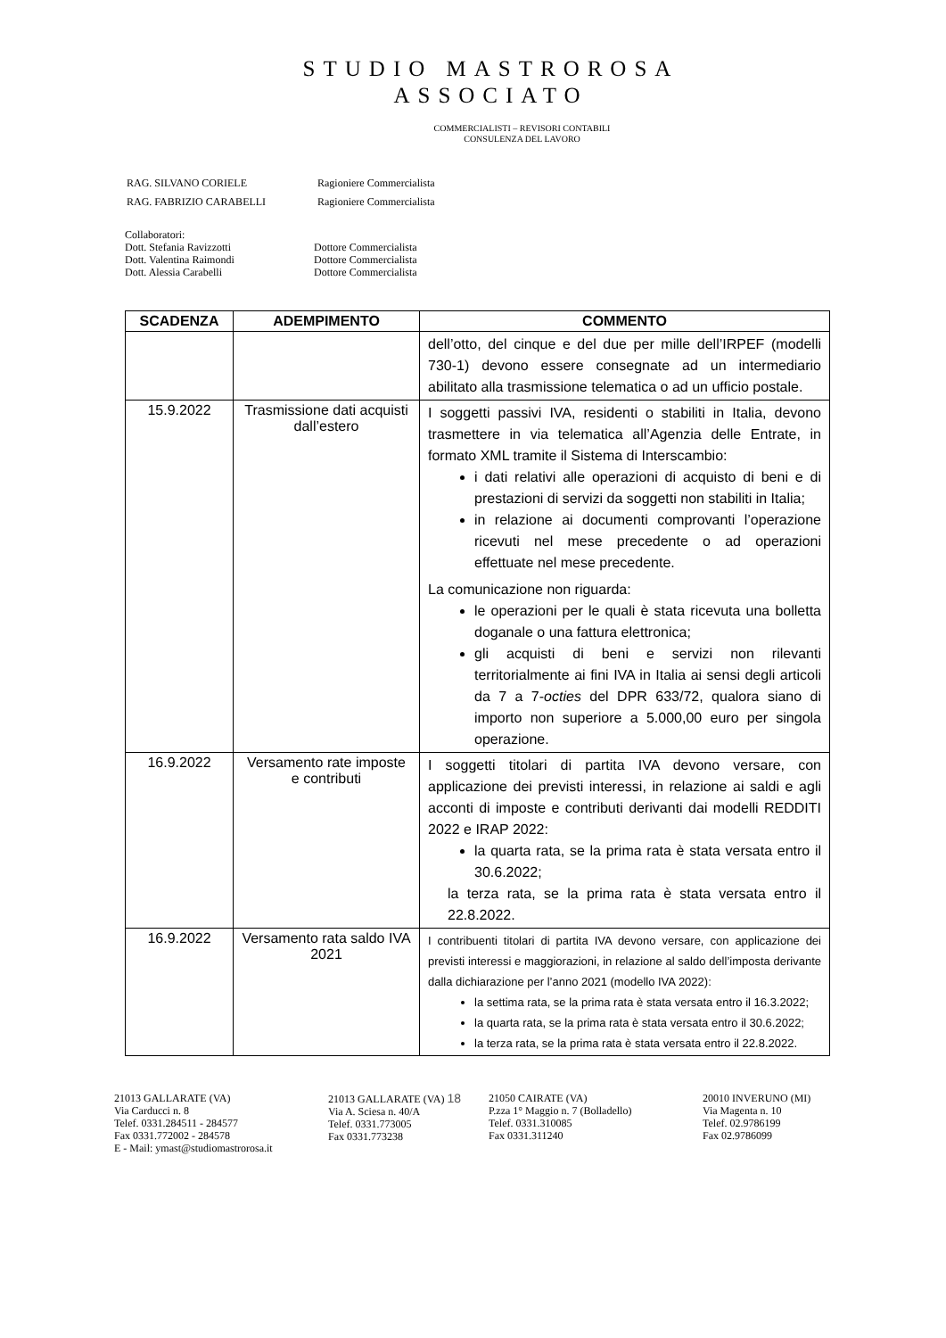STUDIO MASTROROSA
ASSOCIATO
COMMERCIALISTI – REVISORI CONTABILI
CONSULENZA DEL LAVORO
| RAG. SILVANO CORIELE | Ragioniere Commercialista |
| RAG. FABRIZIO CARABELLI | Ragioniere Commercialista |
Collaboratori:
Dott. Stefania Ravizzotti Dottore Commercialista
Dott. Valentina Raimondi Dottore Commercialista
Dott. Alessia Carabelli Dottore Commercialista
| SCADENZA | ADEMPIMENTO | COMMENTO |
| --- | --- | --- |
| | | dell’otto, del cinque e del due per mille dell’IRPEF (modelli 730-1) devono essere consegnate ad un intermediario abilitato alla trasmissione telematica o ad un ufficio postale. |
| 15.9.2022 | Trasmissione dati acquisti dall’estero | I soggetti passivi IVA, residenti o stabiliti in Italia, devono trasmettere in via telematica all’Agenzia delle Entrate, in formato XML tramite il Sistema di Interscambio: i dati relativi alle operazioni di acquisto di beni e di prestazioni di servizi da soggetti non stabiliti in Italia; in relazione ai documenti comprovanti l’operazione ricevuti nel mese precedente o ad operazioni effettuate nel mese precedente. La comunicazione non riguarda: le operazioni per le quali è stata ricevuta una bolletta doganale o una fattura elettronica; gli acquisti di beni e servizi non rilevanti territorialmente ai fini IVA in Italia ai sensi degli articoli da 7 a 7- octies del DPR 633/72, qualora siano di importo non superiore a 5.000,00 euro per singola operazione. |
| 16.9.2022 | Versamento rate imposte e contributi | I soggetti titolari di partita IVA devono versare, con applicazione dei previsti interessi, in relazione ai saldi e agli acconti di imposte e contributi derivanti dai modelli REDDITI 2022 e IRAP 2022: la quarta rata, se la prima rata è stata versata entro il 30.6.2022; la terza rata, se la prima rata è stata versata entro il 22.8.2022. |
| 16.9.2022 | Versamento rata saldo IVA 2021 | I contribuenti titolari di partita IVA devono versare, con applicazione dei previsti interessi e maggiorazioni, in relazione al saldo dell’imposta derivante dalla dichiarazione per l’anno 2021 (modello IVA 2022): la settima rata, se la prima rata è stata versata entro il 16.3.2022; la quarta rata, se la prima rata è stata versata entro il 30.6.2022; la terza rata, se la prima rata è stata versata entro il 22.8.2022. |
21013 GALLARATE (VA)
Via Carducci n. 8
Telef. 0331.284511 - 284577
Fax 0331.772002 - 284578
E - Mail: ymast@studiomastrorosa.it
21013 GALLARATE (VA) 18
Via A. Sciesa n. 40/A
Telef. 0331.773005
Fax 0331.773238
21050 CAIRATE (VA)
P.zza 1° Maggio n. 7 (Bolladello)
Telef. 0331.310085
Fax 0331.311240
20010 INVERUNO (MI)
Via Magenta n. 10
Telef. 02.9786199
Fax 02.9786099